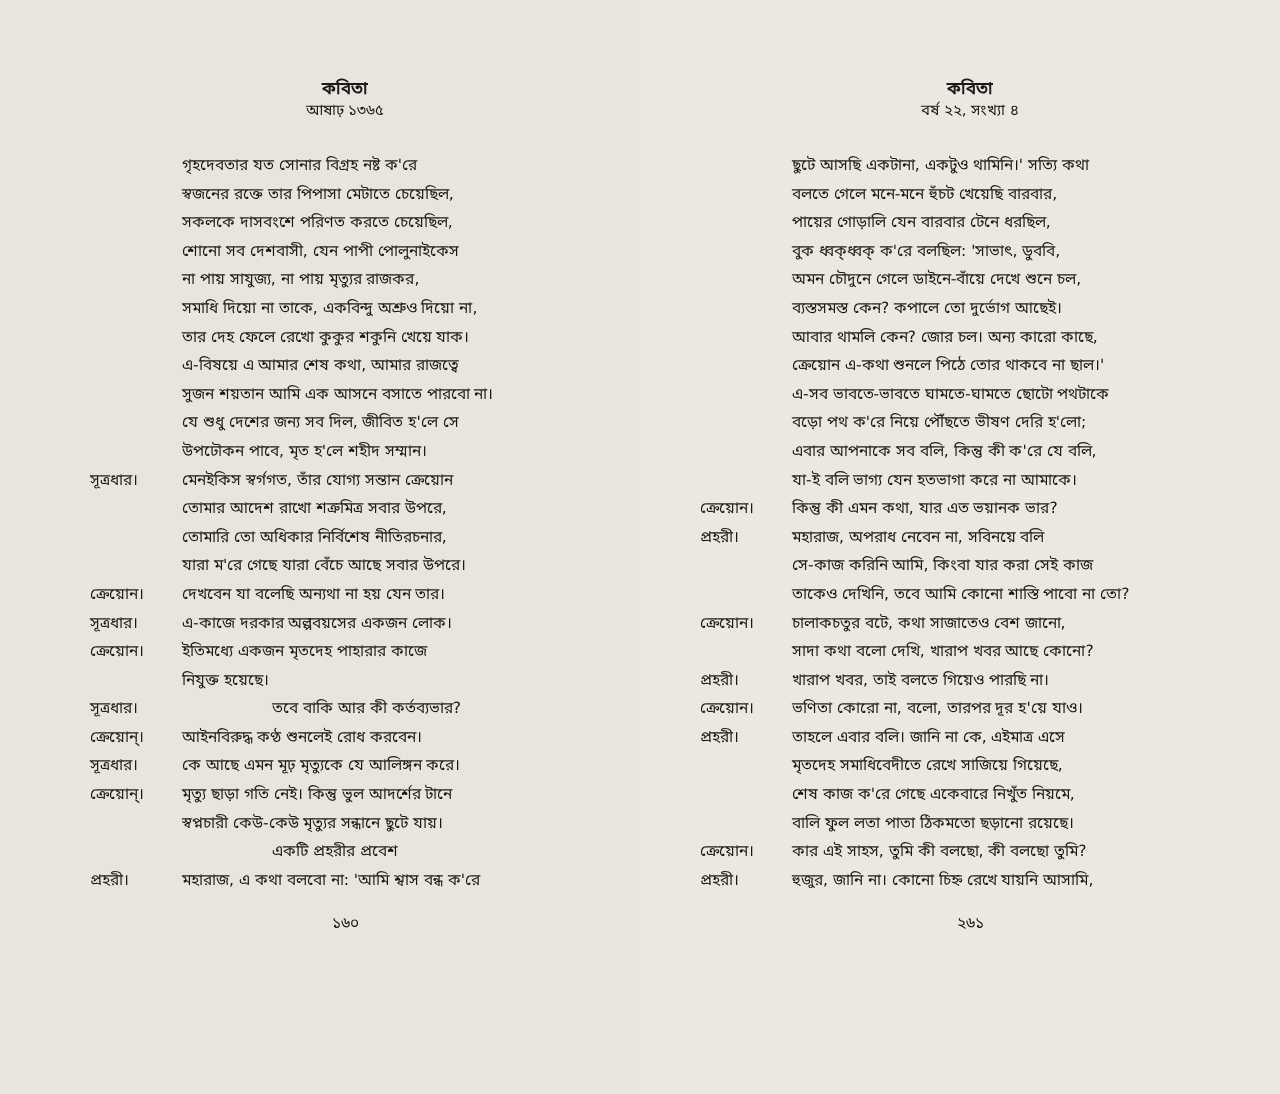কবিতা
আষাঢ় ১৩৬৫
গৃহদেবতার যত সোনার বিগ্রহ নষ্ট ক'রে
স্বজনের রক্তে তার পিপাসা মেটাতে চেয়েছিল,
সকলকে দাসবংশে পরিণত করতে চেয়েছিল,
শোনো সব দেশবাসী, যেন পাপী পোলুনাইকেস
না পায় সাযুজ্য, না পায় মৃত্যুর রাজকর,
সমাধি দিয়ো না তাকে, একবিন্দু অশ্রুও দিয়ো না,
তার দেহ ফেলে রেখো কুকুর শকুনি খেয়ে যাক।
এ-বিষয়ে এ আমার শেষ কথা, আমার রাজত্বে
সুজন শয়তান আমি এক আসনে বসাতে পারবো না।
যে শুধু দেশের জন্য সব দিল, জীবিত হ'লে সে
উপঢৌকন পাবে, মৃত হ'লে শহীদ সম্মান।
সূত্রধার। মেনইকিস স্বর্গগত, তাঁর যোগ্য সন্তান ক্রেয়োন
তোমার আদেশ রাখো শত্রুমিত্র সবার উপরে,
তোমারি তো অধিকার নির্বিশেষ নীতিরচনার,
যারা ম'রে গেছে যারা বেঁচে আছে সবার উপরে।
ক্রেয়োন। দেখবেন যা বলেছি অন্যথা না হয় যেন তার।
সূত্রধার। এ-কাজে দরকার অল্পবয়সের একজন লোক।
ক্রেয়োন। ইতিমধ্যে একজন মৃতদেহ পাহারার কাজে
নিযুক্ত হয়েছে।
সূত্রধার। তবে বাকি আর কী কর্তব্যভার?
ক্রেয়োন্। আইনবিরুদ্ধ কণ্ঠ শুনলেই রোধ করবেন।
সূত্রধার। কে আছে এমন মূঢ় মৃত্যুকে যে আলিঙ্গন করে।
ক্রেয়োন্। মৃত্যু ছাড়া গতি নেই। কিন্তু ভুল আদর্শের টানে
স্বপ্নচারী কেউ-কেউ মৃত্যুর সন্ধানে ছুটে যায়।
একটি প্রহরীর প্রবেশ
প্রহরী। মহারাজ, এ কথা বলবো না: 'আমি শ্বাস বন্ধ ক'রে
১৬০
কবিতা
বর্ষ ২২, সংখ্যা ৪
ছুটে আসছি একটানা, একটুও থামিনি।' সত্যি কথা
বলতে গেলে মনে-মনে হুঁচট খেয়েছি বারবার,
পায়ের গোড়ালি যেন বারবার টেনে ধরছিল,
বুক ধ্বক্‌ধ্বক্ ক'রে বলছিল: 'সাভাৎ, ডুববি,
অমন চৌদুনে গেলে ডাইনে-বাঁয়ে দেখে শুনে চল,
ব্যস্তসমস্ত কেন? কপালে তো দুর্ভোগ আছেই।
আবার থামলি কেন? জোর চল। অন্য কারো কাছে,
ক্রেয়োন এ-কথা শুনলে পিঠে তোর থাকবে না ছাল।'
এ-সব ভাবতে-ভাবতে ঘামতে-ঘামতে ছোটো পথটাকে
বড়ো পথ ক'রে নিয়ে পৌঁছতে ভীষণ দেরি হ'লো;
এবার আপনাকে সব বলি, কিন্তু কী ক'রে যে বলি,
যা-ই বলি ভাগ্য যেন হতভাগা করে না আমাকে।
ক্রেয়োন। কিন্তু কী এমন কথা, যার এত ভয়ানক ভার?
প্রহরী। মহারাজ, অপরাধ নেবেন না, সবিনয়ে বলি
সে-কাজ করিনি আমি, কিংবা যার করা সেই কাজ
তাকেও দেখিনি, তবে আমি কোনো শাস্তি পাবো না তো?
ক্রেয়োন। চালাকচতুর বটে, কথা সাজাতেও বেশ জানো,
সাদা কথা বলো দেখি, খারাপ খবর আছে কোনো?
প্রহরী। খারাপ খবর, তাই বলতে গিয়েও পারছি না।
ক্রেয়োন। ভণিতা কোরো না, বলো, তারপর দূর হ'য়ে যাও।
প্রহরী। তাহলে এবার বলি। জানি না কে, এইমাত্র এসে
মৃতদেহ সমাধিবেদীতে রেখে সাজিয়ে গিয়েছে,
শেষ কাজ ক'রে গেছে একেবারে নিখুঁত নিয়মে,
বালি ফুল লতা পাতা ঠিকমতো ছড়ানো রয়েছে।
ক্রেয়োন। কার এই সাহস, তুমি কী বলছো, কী বলছো তুমি?
প্রহরী। হুজুর, জানি না। কোনো চিহ্ন রেখে যায়নি আসামি,
২৬১